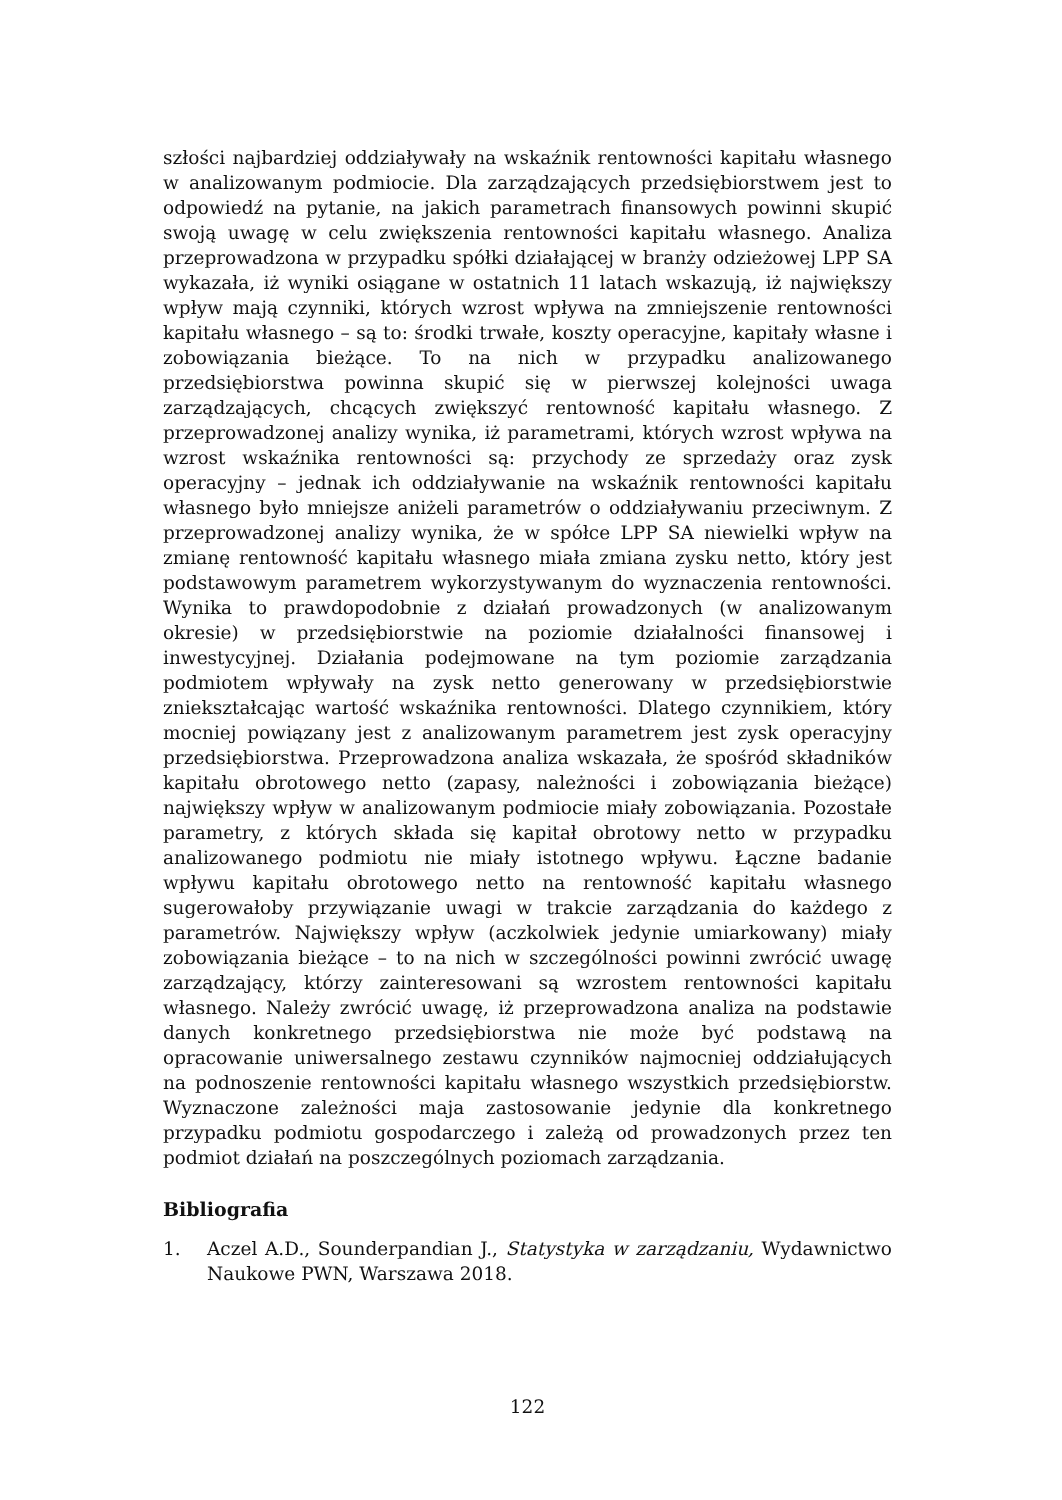szłości najbardziej oddziaływały na wskaźnik rentowności kapitału własnego w analizowanym podmiocie. Dla zarządzających przedsiębiorstwem jest to odpowiedź na pytanie, na jakich parametrach finansowych powinni skupić swoją uwagę w celu zwiększenia rentowności kapitału własnego. Analiza przeprowadzona w przypadku spółki działającej w branży odzieżowej LPP SA wykazała, iż wyniki osiągane w ostatnich 11 latach wskazują, iż największy wpływ mają czynniki, których wzrost wpływa na zmniejszenie rentowności kapitału własnego – są to: środki trwałe, koszty operacyjne, kapitały własne i zobowiązania bieżące. To na nich w przypadku analizowanego przedsiębiorstwa powinna skupić się w pierwszej kolejności uwaga zarządzających, chcących zwiększyć rentowność kapitału własnego. Z przeprowadzonej analizy wynika, iż parametrami, których wzrost wpływa na wzrost wskaźnika rentowności są: przychody ze sprzedaży oraz zysk operacyjny – jednak ich oddziaływanie na wskaźnik rentowności kapitału własnego było mniejsze aniżeli parametrów o oddziaływaniu przeciwnym. Z przeprowadzonej analizy wynika, że w spółce LPP SA niewielki wpływ na zmianę rentowność kapitału własnego miała zmiana zysku netto, który jest podstawowym parametrem wykorzystywanym do wyznaczenia rentowności. Wynika to prawdopodobnie z działań prowadzonych (w analizowanym okresie) w przedsiębiorstwie na poziomie działalności finansowej i inwestycyjnej. Działania podejmowane na tym poziomie zarządzania podmiotem wpływały na zysk netto generowany w przedsiębiorstwie zniekształcając wartość wskaźnika rentowności. Dlatego czynnikiem, który mocniej powiązany jest z analizowanym parametrem jest zysk operacyjny przedsiębiorstwa. Przeprowadzona analiza wskazała, że spośród składników kapitału obrotowego netto (zapasy, należności i zobowiązania bieżące) największy wpływ w analizowanym podmiocie miały zobowiązania. Pozostałe parametry, z których składa się kapitał obrotowy netto w przypadku analizowanego podmiotu nie miały istotnego wpływu. Łączne badanie wpływu kapitału obrotowego netto na rentowność kapitału własnego sugerowałoby przywiązanie uwagi w trakcie zarządzania do każdego z parametrów. Największy wpływ (aczkolwiek jedynie umiarkowany) miały zobowiązania bieżące – to na nich w szczególności powinni zwrócić uwagę zarządzający, którzy zainteresowani są wzrostem rentowności kapitału własnego. Należy zwrócić uwagę, iż przeprowadzona analiza na podstawie danych konkretnego przedsiębiorstwa nie może być podstawą na opracowanie uniwersalnego zestawu czynników najmocniej oddziałujących na podnoszenie rentowności kapitału własnego wszystkich przedsiębiorstw. Wyznaczone zależności maja zastosowanie jedynie dla konkretnego przypadku podmiotu gospodarczego i zależą od prowadzonych przez ten podmiot działań na poszczególnych poziomach zarządzania.
Bibliografia
1. Aczel A.D., Sounderpandian J., Statystyka w zarządzaniu, Wydawnictwo Naukowe PWN, Warszawa 2018.
122